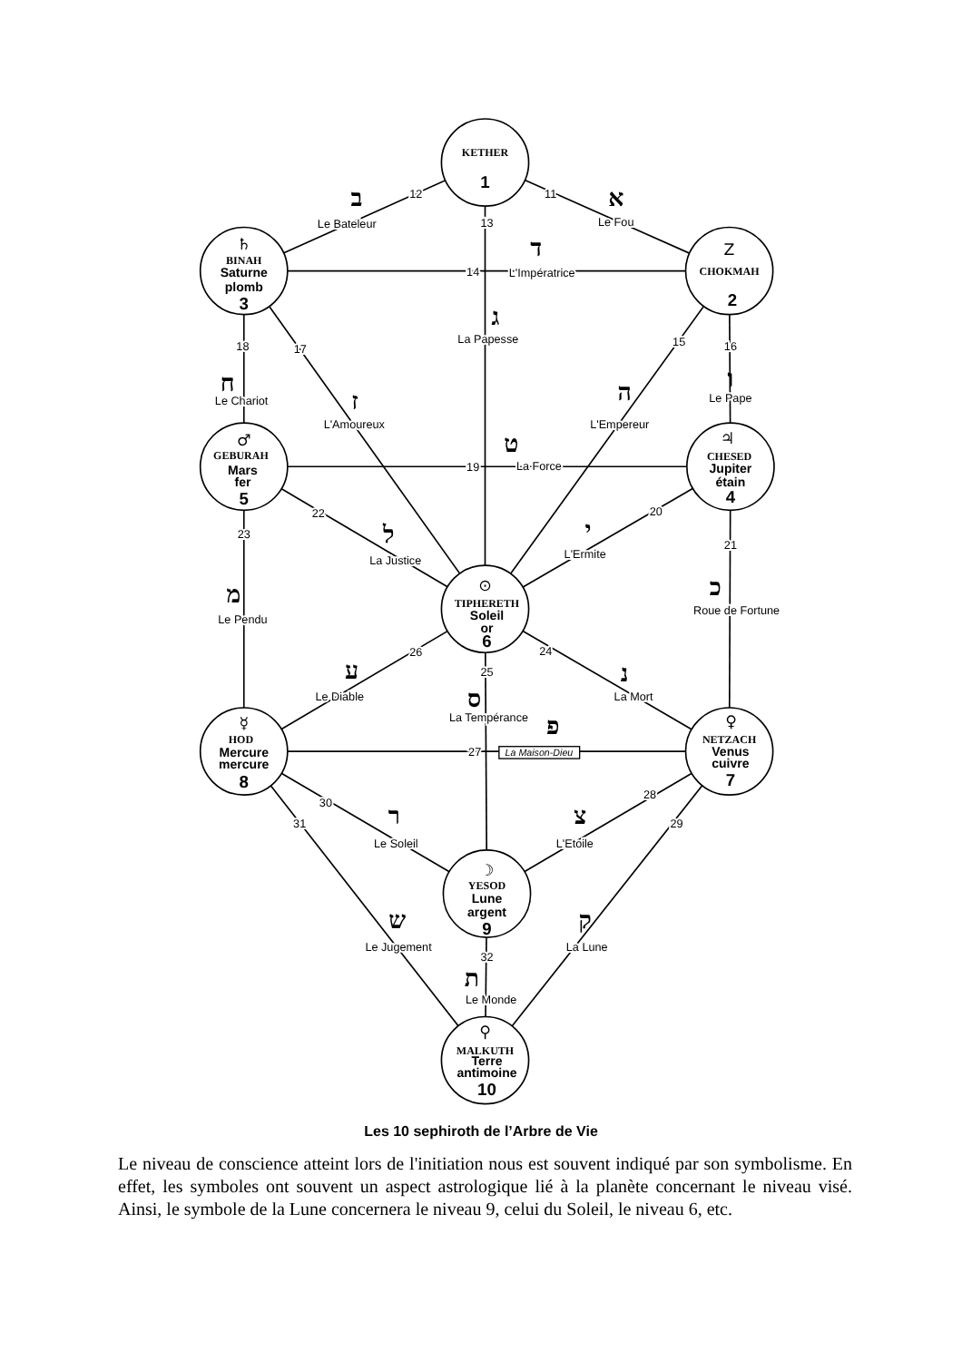KETHER
1
Z
CHOKMAH
2
♄
BINAH
Saturne
plomb
3
♃
CHESED
Jupiter
étain
4
♂
GEBURAH
Mars
fer
5
⊙
TIPHERETH
Soleil
or
6
♀
NETZACH
Venus
cuivre
7
☿
HOD
Mercure
mercure
8
☽
YESOD
Lune
argent
9
⚲
MALKUTH
Terre
antimoine
10
12
11
13
14
15
16
17
18
19
20
21
22
23
24
25
26
27
28
29
30
31
32
ב
Le Bateleur
א
Le Fou
ד
L'Impératrice
ג
La Papesse
ח
Le Chariot
ז
L'Amoureux
ה
L'Empereur
ו
Le Pape
ט
La Force
ל
La Justice
י
L'Ermite
מ
Le Pendu
כ
Roue de Fortune
ע
Le Diable
נ
La Mort
ס
La Tempérance
פ
La Maison-Dieu
ר
Le Soleil
צ
L'Etoile
ש
Le Jugement
ק
La Lune
ת
Le Monde
Les 10 sephiroth de l’Arbre de Vie
Le niveau de conscience atteint lors de l'initiation nous est souvent indiqué par son symbolisme. En effet, les symboles ont souvent un aspect astrologique lié à la planète concernant le niveau visé. Ainsi, le symbole de la Lune concernera le niveau 9, celui du Soleil, le niveau 6, etc.